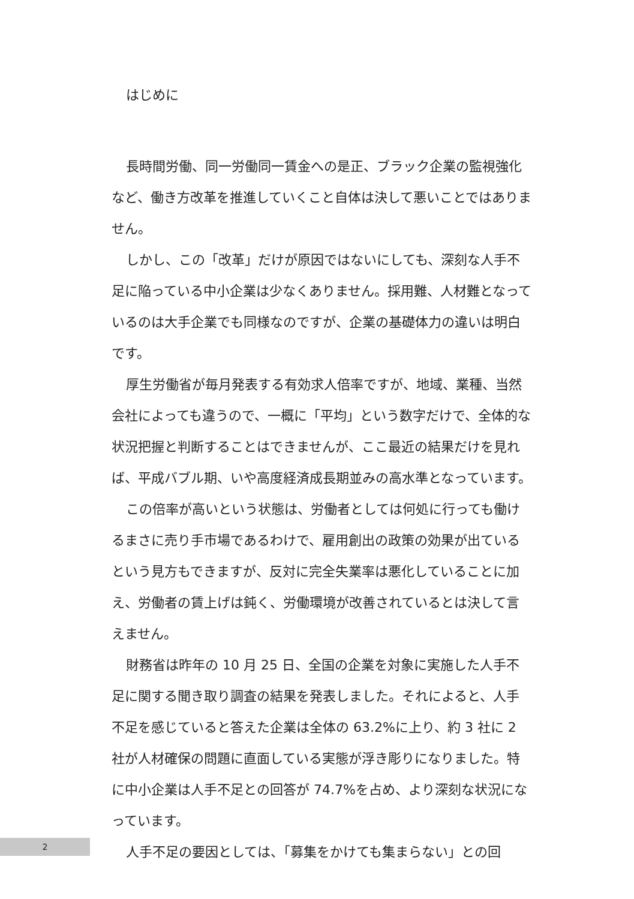はじめに
長時間労働、同一労働同一賃金への是正、ブラック企業の監視強化など、働き方改革を推進していくこと自体は決して悪いことではありません。
しかし、この「改革」だけが原因ではないにしても、深刻な人手不足に陥っている中小企業は少なくありません。採用難、人材難となっているのは大手企業でも同様なのですが、企業の基礎体力の違いは明白です。
厚生労働省が毎月発表する有効求人倍率ですが、地域、業種、当然会社によっても違うので、一概に「平均」という数字だけで、全体的な状況把握と判断することはできませんが、ここ最近の結果だけを見れば、平成バブル期、いや高度経済成長期並みの高水準となっています。
この倍率が高いという状態は、労働者としては何処に行っても働けるまさに売り手市場であるわけで、雇用創出の政策の効果が出ているという見方もできますが、反対に完全失業率は悪化していることに加え、労働者の賃上げは鈍く、労働環境が改善されているとは決して言えません。
財務省は昨年の 10 月 25 日、全国の企業を対象に実施した人手不足に関する聞き取り調査の結果を発表しました。それによると、人手不足を感じていると答えた企業は全体の 63.2%に上り、約 3 社に 2 社が人材確保の問題に直面している実態が浮き彫りになりました。特に中小企業は人手不足との回答が 74.7%を占め、より深刻な状況になっています。
人手不足の要因としては、「募集をかけても集まらない」との回
2